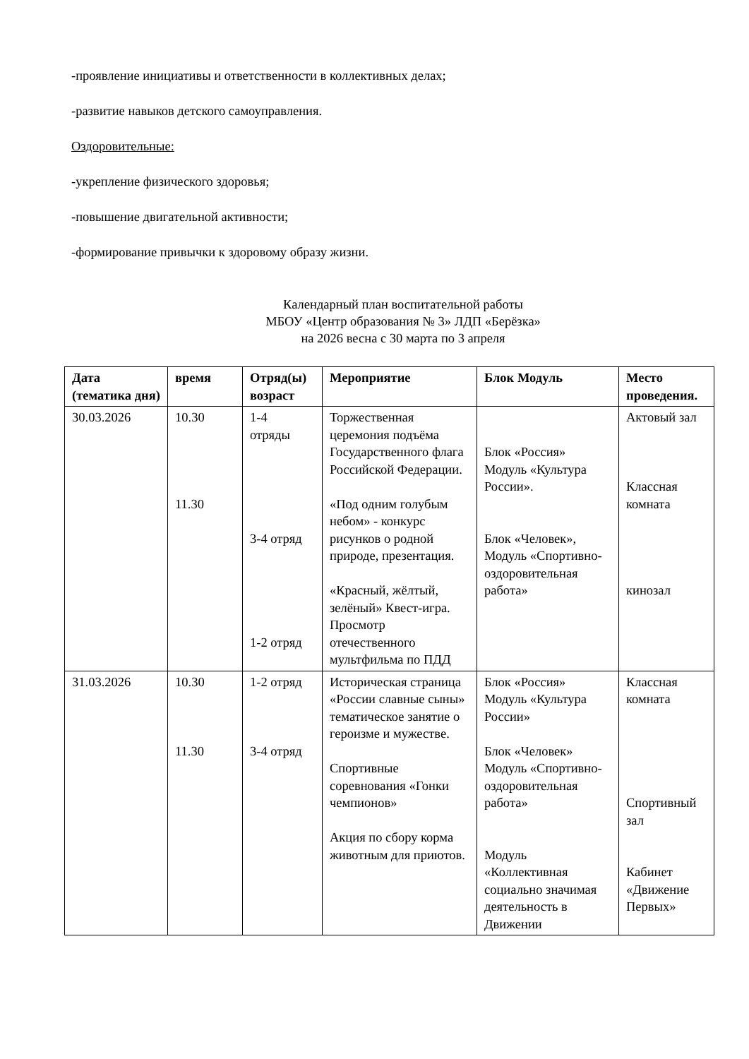-проявление инициативы и ответственности в коллективных делах;
-развитие навыков детского самоуправления.
Оздоровительные:
-укрепление физического здоровья;
-повышение двигательной активности;
-формирование привычки к здоровому образу жизни.
Календарный план воспитательной работы
МБОУ «Центр образования № 3» ЛДП «Берёзка»
на 2026 весна с 30 марта по 3 апреля
| Дата (тематика дня) | время | Отряд(ы) возраст | Мероприятие | Блок Модуль | Место проведения. |
| --- | --- | --- | --- | --- | --- |
| 30.03.2026 | 10.30 11.30 | 1-4 отряды 3-4 отряд 1-2 отряд | Торжественная церемония подъёма Государственного флага Российской Федерации. «Под одним голубым небом» - конкурс рисунков о родной природе, презентация. «Красный, жёлтый, зелёный» Квест-игра. Просмотр отечественного мультфильма по ПДД | Блок «Россия» Модуль «Культура России». Блок «Человек», Модуль «Спортивно-оздоровительная работа» | Актовый зал Классная комната кинозал |
| 31.03.2026 | 10.30 11.30 | 1-2 отряд 3-4 отряд | Историческая страница «России славные сыны» тематическое занятие о героизме и мужестве. Спортивные соревнования «Гонки чемпионов» Акция по сбору корма животным для приютов. | Блок «Россия» Модуль «Культура России» Блок «Человек» Модуль «Спортивно-оздоровительная работа» Модуль «Коллективная социально значимая деятельность в Движении | Классная комната Спортивный зал Кабинет «Движение Первых» |